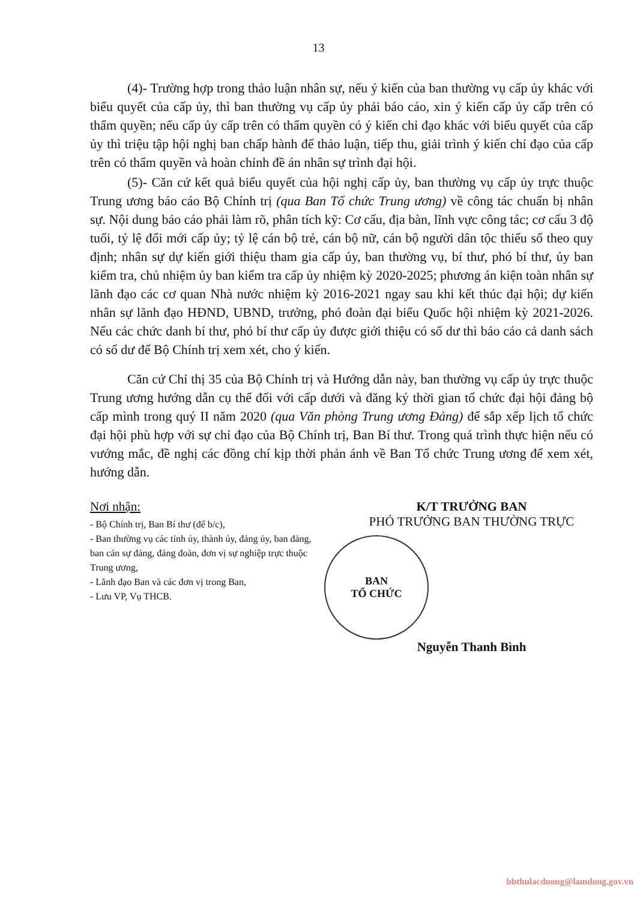13
(4)- Trường hợp trong thảo luận nhân sự, nếu ý kiến của ban thường vụ cấp ủy khác với biểu quyết của cấp ủy, thì ban thường vụ cấp ủy phải báo cáo, xin ý kiến cấp ủy cấp trên có thẩm quyền; nếu cấp ủy cấp trên có thẩm quyền có ý kiến chỉ đạo khác với biểu quyết của cấp ủy thì triệu tập hội nghị ban chấp hành để thảo luận, tiếp thu, giải trình ý kiến chỉ đạo của cấp trên có thẩm quyền và hoàn chỉnh đề án nhân sự trình đại hội.
(5)- Căn cứ kết quả biểu quyết của hội nghị cấp ủy, ban thường vụ cấp ủy trực thuộc Trung ương báo cáo Bộ Chính trị (qua Ban Tổ chức Trung ương) về công tác chuẩn bị nhân sự. Nội dung báo cáo phải làm rõ, phân tích kỹ: Cơ cấu, địa bàn, lĩnh vực công tác; cơ cấu 3 độ tuổi, tỷ lệ đổi mới cấp ủy; tỷ lệ cán bộ trẻ, cán bộ nữ, cán bộ người dân tộc thiểu số theo quy định; nhân sự dự kiến giới thiệu tham gia cấp ủy, ban thường vụ, bí thư, phó bí thư, ủy ban kiểm tra, chủ nhiệm ủy ban kiểm tra cấp ủy nhiệm kỳ 2020-2025; phương án kiện toàn nhân sự lãnh đạo các cơ quan Nhà nước nhiệm kỳ 2016-2021 ngay sau khi kết thúc đại hội; dự kiến nhân sự lãnh đạo HĐND, UBND, trưởng, phó đoàn đại biểu Quốc hội nhiệm kỳ 2021-2026. Nếu các chức danh bí thư, phó bí thư cấp ủy được giới thiệu có số dư thì báo cáo cả danh sách có số dư để Bộ Chính trị xem xét, cho ý kiến.
Căn cứ Chỉ thị 35 của Bộ Chính trị và Hướng dẫn này, ban thường vụ cấp ủy trực thuộc Trung ương hướng dẫn cụ thể đối với cấp dưới và đăng ký thời gian tổ chức đại hội đảng bộ cấp mình trong quý II năm 2020 (qua Văn phòng Trung ương Đảng) để sắp xếp lịch tổ chức đại hội phù hợp với sự chỉ đạo của Bộ Chính trị, Ban Bí thư. Trong quá trình thực hiện nếu có vướng mắc, đề nghị các đồng chí kịp thời phản ánh về Ban Tổ chức Trung ương để xem xét, hướng dẫn.
Nơi nhận:
- Bộ Chính trị, Ban Bí thư (để b/c),
- Ban thường vụ các tỉnh ủy, thành ủy, đảng ủy, ban đảng, ban cán sự đảng, đảng đoàn, đơn vị sự nghiệp trực thuộc Trung ương,
- Lãnh đạo Ban và các đơn vị trong Ban,
- Lưu VP, Vụ THCB.
K/T TRƯỞNG BAN
PHÓ TRƯỞNG BAN THƯỜNG TRỰC
BAN
TỔ CHỨC
Nguyễn Thanh Bình
bbthulacduong@lamdong.gov.vn